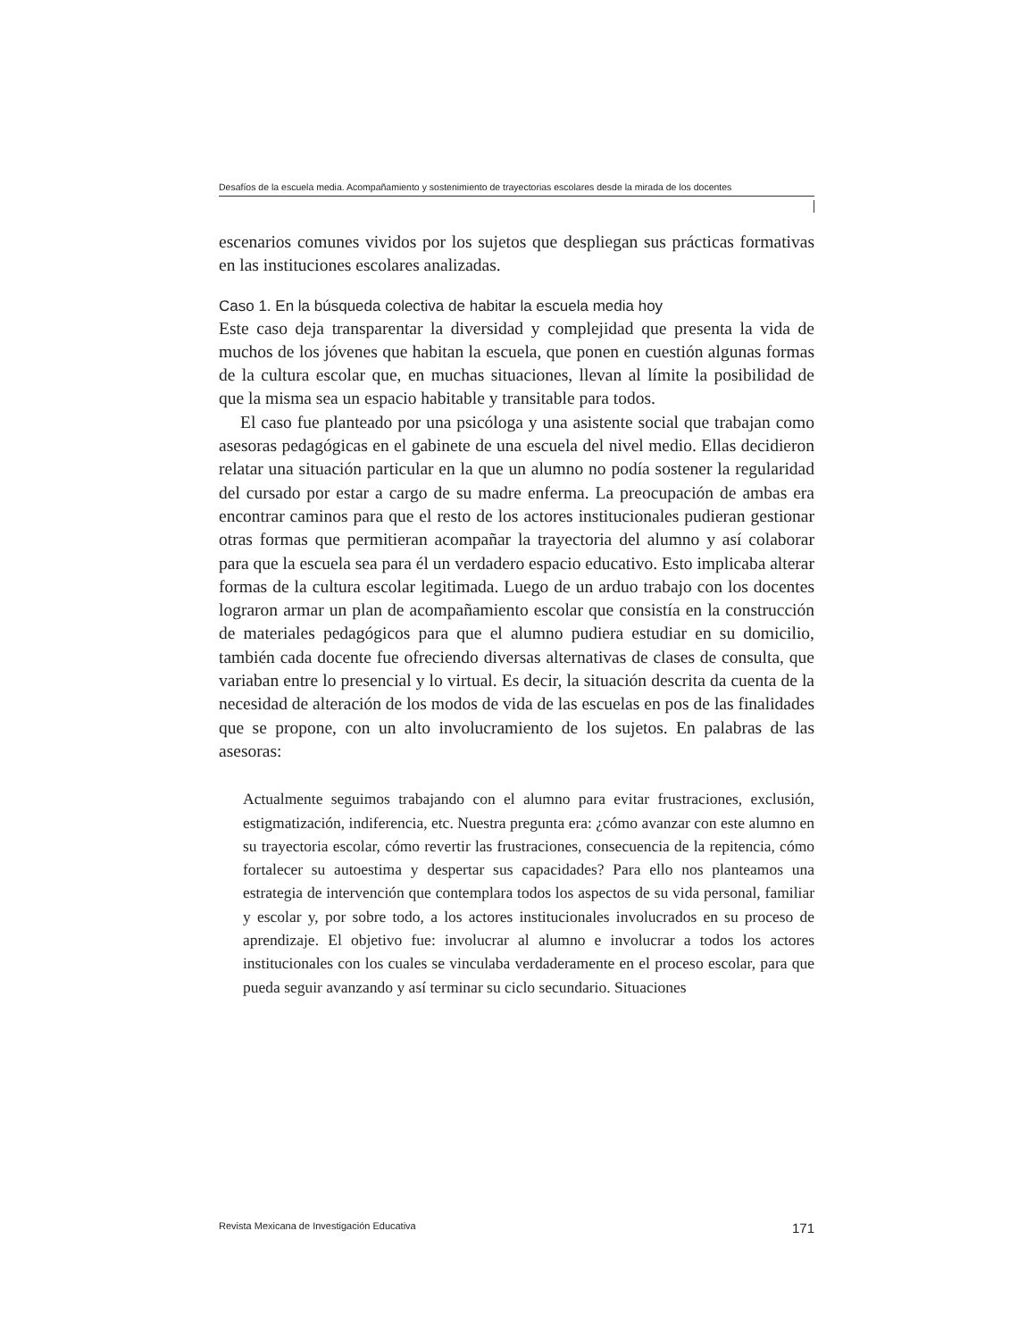Desafíos de la escuela media. Acompañamiento y sostenimiento de trayectorias escolares desde la mirada de los docentes
escenarios comunes vividos por los sujetos que despliegan sus prácticas formativas en las instituciones escolares analizadas.
Caso 1. En la búsqueda colectiva de habitar la escuela media hoy
Este caso deja transparentar la diversidad y complejidad que presenta la vida de muchos de los jóvenes que habitan la escuela, que ponen en cuestión algunas formas de la cultura escolar que, en muchas situaciones, llevan al límite la posibilidad de que la misma sea un espacio habitable y transitable para todos.
El caso fue planteado por una psicóloga y una asistente social que trabajan como asesoras pedagógicas en el gabinete de una escuela del nivel medio. Ellas decidieron relatar una situación particular en la que un alumno no podía sostener la regularidad del cursado por estar a cargo de su madre enferma. La preocupación de ambas era encontrar caminos para que el resto de los actores institucionales pudieran gestionar otras formas que permitieran acompañar la trayectoria del alumno y así colaborar para que la escuela sea para él un verdadero espacio educativo. Esto implicaba alterar formas de la cultura escolar legitimada. Luego de un arduo trabajo con los docentes lograron armar un plan de acompañamiento escolar que consistía en la construcción de materiales pedagógicos para que el alumno pudiera estudiar en su domicilio, también cada docente fue ofreciendo diversas alternativas de clases de consulta, que variaban entre lo presencial y lo virtual. Es decir, la situación descrita da cuenta de la necesidad de alteración de los modos de vida de las escuelas en pos de las finalidades que se propone, con un alto involucramiento de los sujetos. En palabras de las asesoras:
Actualmente seguimos trabajando con el alumno para evitar frustraciones, exclusión, estigmatización, indiferencia, etc. Nuestra pregunta era: ¿cómo avanzar con este alumno en su trayectoria escolar, cómo revertir las frustraciones, consecuencia de la repitencia, cómo fortalecer su autoestima y despertar sus capacidades? Para ello nos planteamos una estrategia de intervención que contemplara todos los aspectos de su vida personal, familiar y escolar y, por sobre todo, a los actores institucionales involucrados en su proceso de aprendizaje. El objetivo fue: involucrar al alumno e involucrar a todos los actores institucionales con los cuales se vinculaba verdaderamente en el proceso escolar, para que pueda seguir avanzando y así terminar su ciclo secundario. Situaciones
Revista Mexicana de Investigación Educativa 171